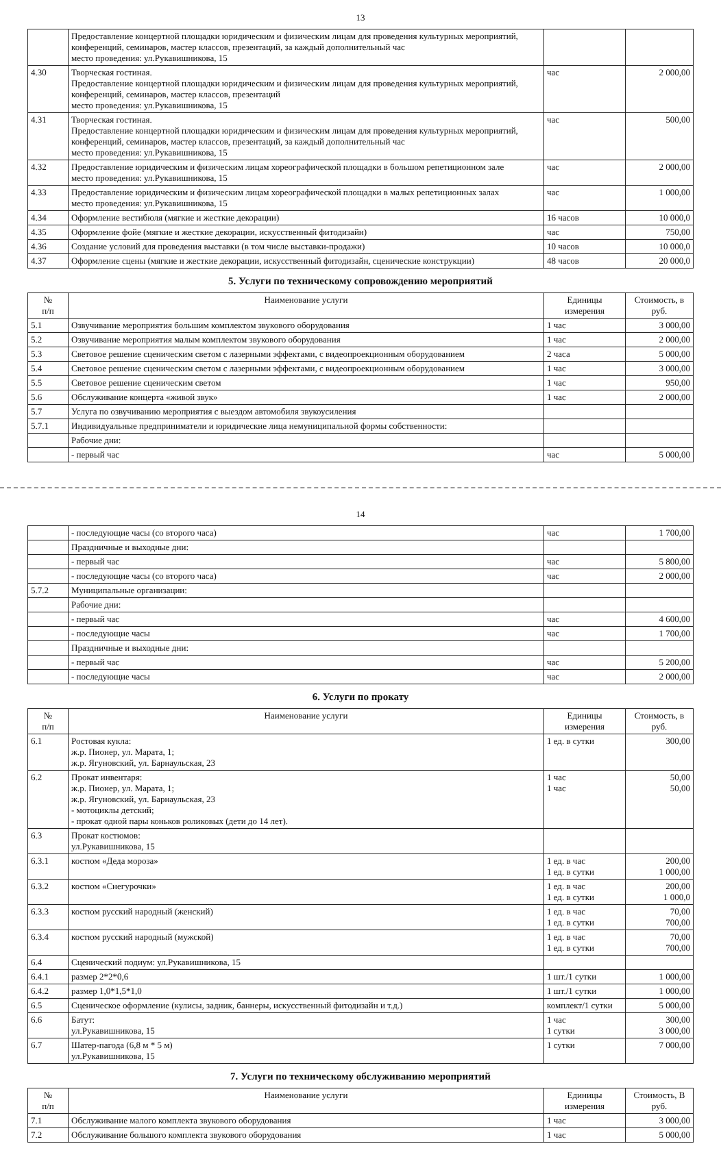13
| | Предоставление концертной площадки юридическим и физическим лицам для проведения культурных мероприятий, конференций, семинаров, мастер классов, презентаций, за каждый дополнительный час место проведения: ул.Рукавишникова, 15 | | |
| 4.30 | Творческая гостиная. Предоставление концертной площадки юридическим и физическим лицам для проведения культурных мероприятий, конференций, семинаров, мастер классов, презентаций место проведения: ул.Рукавишникова, 15 | час | 2 000,00 |
| 4.31 | Творческая гостиная. Предоставление концертной площадки юридическим и физическим лицам для проведения культурных мероприятий, конференций, семинаров, мастер классов, презентаций, за каждый дополнительный час место проведения: ул.Рукавишникова, 15 | час | 500,00 |
| 4.32 | Предоставление юридическим и физическим лицам хореографической площадки в большом репетиционном зале место проведения: ул.Рукавишникова, 15 | час | 2 000,00 |
| 4.33 | Предоставление юридическим и физическим лицам хореографической площадки в малых репетиционных залах место проведения: ул.Рукавишникова, 15 | час | 1 000,00 |
| 4.34 | Оформление вестибюля (мягкие и жесткие декорации) | 16 часов | 10 000,0 |
| 4.35 | Оформление фойе (мягкие и жесткие декорации, искусственный фитодизайн) | час | 750,00 |
| 4.36 | Создание условий для проведения выставки (в том числе выставки-продажи) | 10 часов | 10 000,0 |
| 4.37 | Оформление сцены (мягкие и жесткие декорации, искусственный фитодизайн, сценические конструкции) | 48 часов | 20 000,0 |
5. Услуги по техническому сопровождению мероприятий
| № п/п | Наименование услуги | Единицы измерения | Стоимость, в руб. |
| --- | --- | --- | --- |
| 5.1 | Озвучивание мероприятия большим комплектом звукового оборудования | 1 час | 3 000,00 |
| 5.2 | Озвучивание мероприятия малым комплектом звукового оборудования | 1 час | 2 000,00 |
| 5.3 | Световое решение сценическим светом с лазерными эффектами, с видеопроекционным оборудованием | 2 часа | 5 000,00 |
| 5.4 | Световое решение сценическим светом с лазерными эффектами, с видеопроекционным оборудованием | 1 час | 3 000,00 |
| 5.5 | Световое решение сценическим светом | 1 час | 950,00 |
| 5.6 | Обслуживание концерта «живой звук» | 1 час | 2 000,00 |
| 5.7 | Услуга по озвучиванию мероприятия с выездом автомобиля звукоусиления | | |
| 5.7.1 | Индивидуальные предприниматели и юридические лица немуниципальной формы собственности: | | |
| | Рабочие дни: | | |
| | - первый час | час | 5 000,00 |
14
| | - последующие часы (со второго часа) | час | 1 700,00 |
| | Праздничные и выходные дни: | | |
| | - первый час | час | 5 800,00 |
| | - последующие часы (со второго часа) | час | 2 000,00 |
| 5.7.2 | Муниципальные организации: | | |
| | Рабочие дни: | | |
| | - первый час | час | 4 600,00 |
| | - последующие часы | час | 1 700,00 |
| | Праздничные и выходные дни: | | |
| | - первый час | час | 5 200,00 |
| | - последующие часы | час | 2 000,00 |
6. Услуги по прокату
| № п/п | Наименование услуги | Единицы измерения | Стоимость, в руб. |
| --- | --- | --- | --- |
| 6.1 | Ростовая кукла: ж.р. Пионер, ул. Марата, 1; ж.р. Ягуновский, ул. Барнаульская, 23 | 1 ед. в сутки | 300,00 |
| 6.2 | Прокат инвентаря: ж.р. Пионер, ул. Марата, 1; ж.р. Ягуновский, ул. Барнаульская, 23 - мотоциклы детский; - прокат одной пары коньков роликовых (дети до 14 лет). | 1 час 1 час | 50,00 50,00 |
| 6.3 | Прокат костюмов: ул.Рукавишникова, 15 | | |
| 6.3.1 | костюм «Деда мороза» | 1 ед. в час 1 ед. в сутки | 200,00 1 000,00 |
| 6.3.2 | костюм «Снегурочки» | 1 ед. в час 1 ед. в сутки | 200,00 1 000,0 |
| 6.3.3 | костюм русский народный (женский) | 1 ед. в час 1 ед. в сутки | 70,00 700,00 |
| 6.3.4 | костюм русский народный (мужской) | 1 ед. в час 1 ед. в сутки | 70,00 700,00 |
| 6.4 | Сценический подиум: ул.Рукавишникова, 15 | | |
| 6.4.1 | размер 2*2*0,6 | 1 шт./1 сутки | 1 000,00 |
| 6.4.2 | размер 1,0*1,5*1,0 | 1 шт./1 сутки | 1 000,00 |
| 6.5 | Сценическое оформление (кулисы, задник, баннеры, искусственный фитодизайн и т.д.) | комплект/1 сутки | 5 000,00 |
| 6.6 | Батут: ул.Рукавишникова, 15 | 1 час 1 сутки | 300,00 3 000,00 |
| 6.7 | Шатер-пагода (6,8 м * 5 м) ул.Рукавишникова, 15 | 1 сутки | 7 000,00 |
7. Услуги по техническому обслуживанию мероприятий
| № п/п | Наименование услуги | Единицы измерения | Стоимость, В руб. |
| --- | --- | --- | --- |
| 7.1 | Обслуживание малого комплекта звукового оборудования | 1 час | 3 000,00 |
| 7.2 | Обслуживание большого комплекта звукового оборудования | 1 час | 5 000,00 |